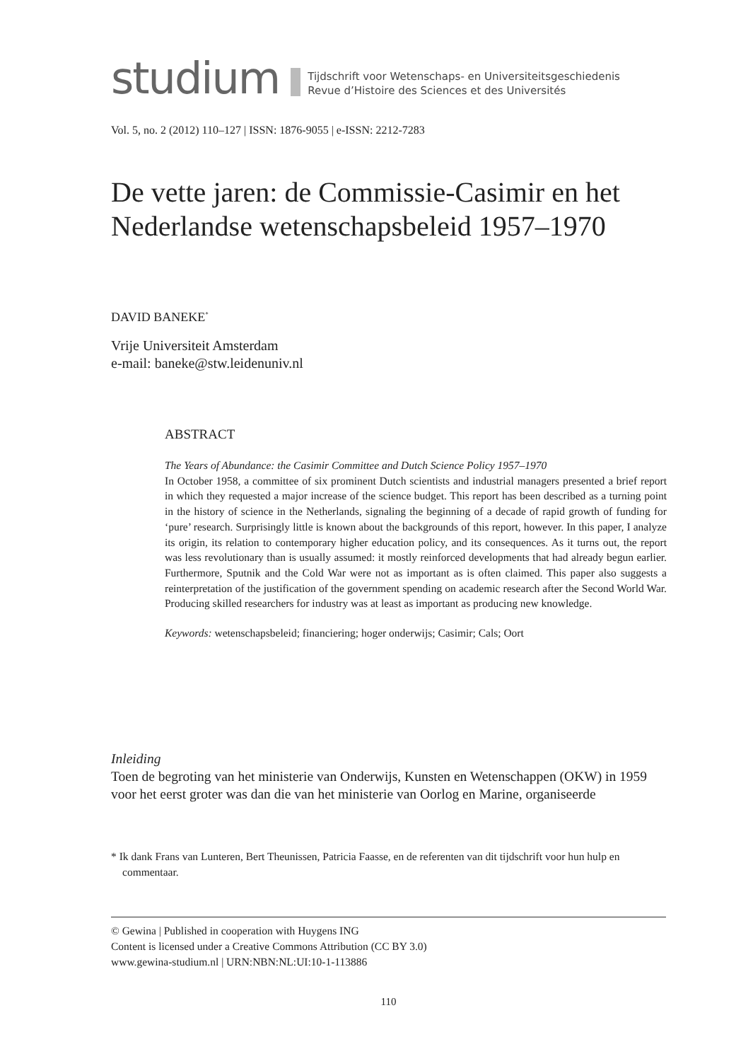studium
Tijdschrift voor Wetenschaps- en Universiteitsgeschiedenis
Revue d’Histoire des Sciences et des Universités
Vol. 5, no. 2 (2012) 110–127 | ISSN: 1876-9055 | e-ISSN: 2212-7283
De vette jaren: de Commissie-Casimir en het Nederlandse wetenschapsbeleid 1957–1970
DAVID BANEKE<sup>*</sup>
Vrije Universiteit Amsterdam
e-mail: baneke@stw.leidenuniv.nl
ABSTRACT
The Years of Abundance: the Casimir Committee and Dutch Science Policy 1957–1970
In October 1958, a committee of six prominent Dutch scientists and industrial managers presented a brief report in which they requested a major increase of the science budget. This report has been described as a turning point in the history of science in the Netherlands, signaling the beginning of a decade of rapid growth of funding for ‘pure’ research. Surprisingly little is known about the backgrounds of this report, however. In this paper, I analyze its origin, its relation to contemporary higher education policy, and its consequences. As it turns out, the report was less revolutionary than is usually assumed: it mostly reinforced developments that had already begun earlier. Furthermore, Sputnik and the Cold War were not as important as is often claimed. This paper also suggests a reinterpretation of the justification of the government spending on academic research after the Second World War. Producing skilled researchers for industry was at least as important as producing new knowledge.
Keywords: wetenschapsbeleid; financiering; hoger onderwijs; Casimir; Cals; Oort
Inleiding
Toen de begroting van het ministerie van Onderwijs, Kunsten en Wetenschappen (OKW) in 1959 voor het eerst groter was dan die van het ministerie van Oorlog en Marine, organiseerde
* Ik dank Frans van Lunteren, Bert Theunissen, Patricia Faasse, en de referenten van dit tijdschrift voor hun hulp en commentaar.
© Gewina | Published in cooperation with Huygens ING
Content is licensed under a Creative Commons Attribution (CC BY 3.0)
www.gewina-studium.nl | URN:NBN:NL:UI:10-1-113886
110